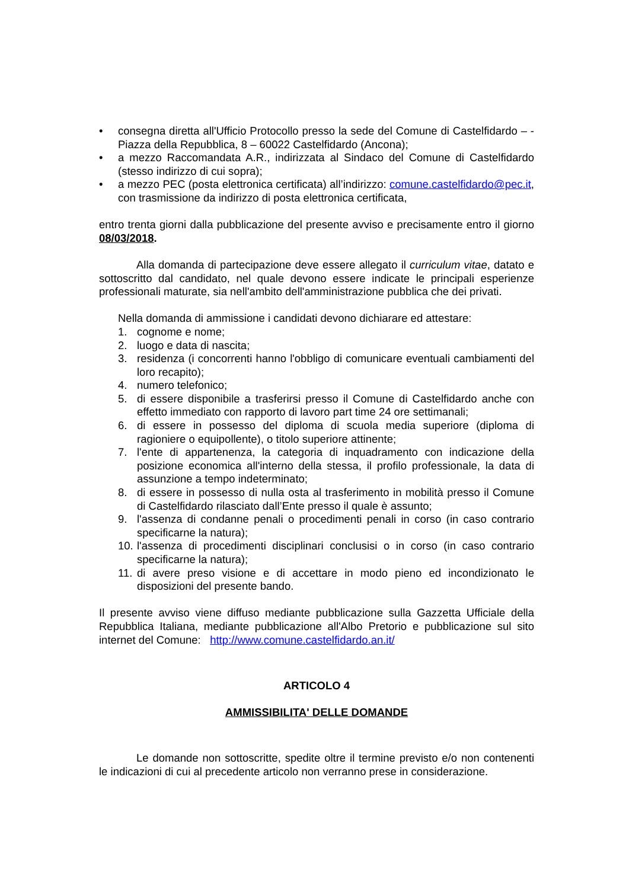• consegna diretta all'Ufficio Protocollo presso la sede del Comune di Castelfidardo – - Piazza della Repubblica, 8 – 60022 Castelfidardo (Ancona);
• a mezzo Raccomandata A.R., indirizzata al Sindaco del Comune di Castelfidardo (stesso indirizzo di cui sopra);
• a mezzo PEC (posta elettronica certificata) all’indirizzo: comune.castelfidardo@pec.it, con trasmissione da indirizzo di posta elettronica certificata,
entro trenta giorni dalla pubblicazione del presente avviso e precisamente entro il giorno 08/03/2018.
Alla domanda di partecipazione deve essere allegato il curriculum vitae, datato e sottoscritto dal candidato, nel quale devono essere indicate le principali esperienze professionali maturate, sia nell'ambito dell'amministrazione pubblica che dei privati.
Nella domanda di ammissione i candidati devono dichiarare ed attestare:
1. cognome e nome;
2. luogo e data di nascita;
3. residenza (i concorrenti hanno l'obbligo di comunicare eventuali cambiamenti del loro recapito);
4. numero telefonico;
5. di essere disponibile a trasferirsi presso il Comune di Castelfidardo anche con effetto immediato con rapporto di lavoro part time 24 ore settimanali;
6. di essere in possesso del diploma di scuola media superiore (diploma di ragioniere o equipollente), o titolo superiore attinente;
7. l'ente di appartenenza, la categoria di inquadramento con indicazione della posizione economica all'interno della stessa, il profilo professionale, la data di assunzione a tempo indeterminato;
8. di essere in possesso di nulla osta al trasferimento in mobilità presso il Comune di Castelfidardo rilasciato dall’Ente presso il quale è assunto;
9. l'assenza di condanne penali o procedimenti penali in corso (in caso contrario specificarne la natura);
10. l'assenza di procedimenti disciplinari conclusisi o in corso (in caso contrario specificarne la natura);
11. di avere preso visione e di accettare in modo pieno ed incondizionato le disposizioni del presente bando.
Il presente avviso viene diffuso mediante pubblicazione sulla Gazzetta Ufficiale della Repubblica Italiana, mediante pubblicazione all'Albo Pretorio e pubblicazione sul sito internet del Comune: http://www.comune.castelfidardo.an.it/
ARTICOLO 4
AMMISSIBILITA' DELLE DOMANDE
Le domande non sottoscritte, spedite oltre il termine previsto e/o non contenenti le indicazioni di cui al precedente articolo non verranno prese in considerazione.